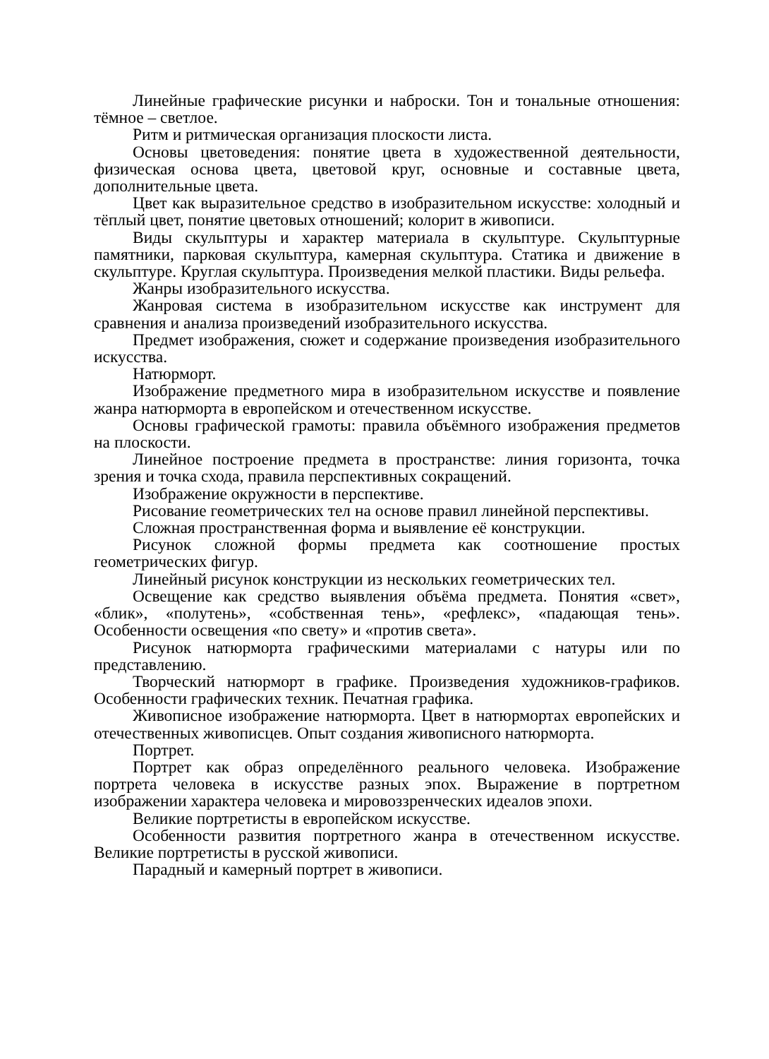Линейные графические рисунки и наброски. Тон и тональные отношения: тёмное – светлое.
Ритм и ритмическая организация плоскости листа.
Основы цветоведения: понятие цвета в художественной деятельности, физическая основа цвета, цветовой круг, основные и составные цвета, дополнительные цвета.
Цвет как выразительное средство в изобразительном искусстве: холодный и тёплый цвет, понятие цветовых отношений; колорит в живописи.
Виды скульптуры и характер материала в скульптуре. Скульптурные памятники, парковая скульптура, камерная скульптура. Статика и движение в скульптуре. Круглая скульптура. Произведения мелкой пластики. Виды рельефа.
Жанры изобразительного искусства.
Жанровая система в изобразительном искусстве как инструмент для сравнения и анализа произведений изобразительного искусства.
Предмет изображения, сюжет и содержание произведения изобразительного искусства.
Натюрморт.
Изображение предметного мира в изобразительном искусстве и появление жанра натюрморта в европейском и отечественном искусстве.
Основы графической грамоты: правила объёмного изображения предметов на плоскости.
Линейное построение предмета в пространстве: линия горизонта, точка зрения и точка схода, правила перспективных сокращений.
Изображение окружности в перспективе.
Рисование геометрических тел на основе правил линейной перспективы.
Сложная пространственная форма и выявление её конструкции.
Рисунок сложной формы предмета как соотношение простых геометрических фигур.
Линейный рисунок конструкции из нескольких геометрических тел.
Освещение как средство выявления объёма предмета. Понятия «свет», «блик», «полутень», «собственная тень», «рефлекс», «падающая тень». Особенности освещения «по свету» и «против света».
Рисунок натюрморта графическими материалами с натуры или по представлению.
Творческий натюрморт в графике. Произведения художников-графиков. Особенности графических техник. Печатная графика.
Живописное изображение натюрморта. Цвет в натюрмортах европейских и отечественных живописцев. Опыт создания живописного натюрморта.
Портрет.
Портрет как образ определённого реального человека. Изображение портрета человека в искусстве разных эпох. Выражение в портретном изображении характера человека и мировоззренческих идеалов эпохи.
Великие портретисты в европейском искусстве.
Особенности развития портретного жанра в отечественном искусстве. Великие портретисты в русской живописи.
Парадный и камерный портрет в живописи.